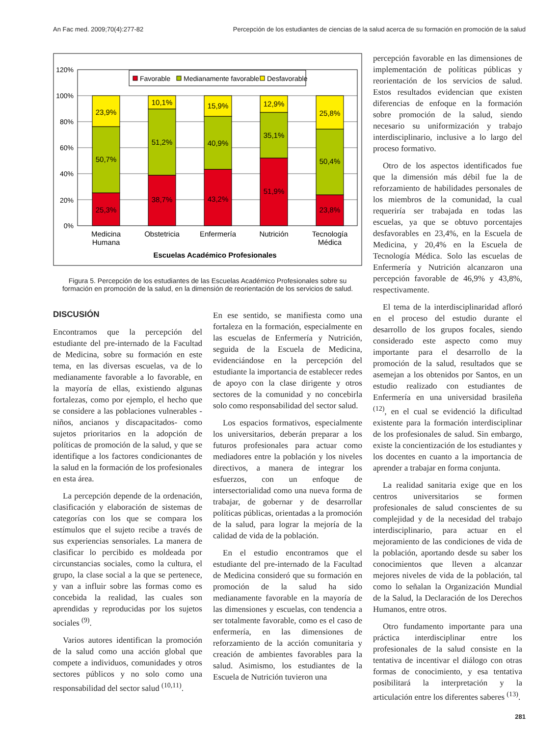An Fac med. 2009;70(4):277-82 Percepción de los estudiantes de ciencias de la salud acerca de su formación en promoción de la salud
120%
100%
80%
60%
40%
20%
0%
23,9%
50,7%
25,3%
10,1%
51,2%
38,7%
15,9%
40,9%
43,2%
12,9%
35,1%
51,9%
25,8%
50,4%
23,8%
Favorable
Medianamente favorable
Desfavorable
Medicina
Humana
Obstetricia
Enfermería
Nutrición
Tecnología
Médica
Escuelas Académico Profesionales
Figura 5. Percepción de los estudiantes de las Escuelas Académico Profesionales sobre su formación en promoción de la salud, en la dimensión de reorientación de los servicios de salud.
DISCUSIÓN
Encontramos que la percepción del estudiante del pre-internado de la Facultad de Medicina, sobre su formación en este tema, en las diversas escuelas, va de lo medianamente favorable a lo favorable, en la mayoría de ellas, existiendo algunas fortalezas, como por ejemplo, el hecho que se considere a las poblaciones vulnerables -niños, ancianos y discapacitados- como sujetos prioritarios en la adopción de políticas de promoción de la salud, y que se identifique a los factores condicionantes de la salud en la formación de los profesionales en esta área.
La percepción depende de la ordenación, clasificación y elaboración de sistemas de categorías con los que se compara los estímulos que el sujeto recibe a través de sus experiencias sensoriales. La manera de clasificar lo percibido es moldeada por circunstancias sociales, como la cultura, el grupo, la clase social a la que se pertenece, y van a influir sobre las formas como es concebida la realidad, las cuales son aprendidas y reproducidas por los sujetos sociales <sup>(9)</sup>.
Varios autores identifican la promoción de la salud como una acción global que compete a individuos, comunidades y otros sectores públicos y no solo como una responsabilidad del sector salud <sup>(10,11)</sup>.
En ese sentido, se manifiesta como una fortaleza en la formación, especialmente en las escuelas de Enfermería y Nutrición, seguida de la Escuela de Medicina, evidenciándose en la percepción del estudiante la importancia de establecer redes de apoyo con la clase dirigente y otros sectores de la comunidad y no concebirla solo como responsabilidad del sector salud.
Los espacios formativos, especialmente los universitarios, deberán preparar a los futuros profesionales para actuar como mediadores entre la población y los niveles directivos, a manera de integrar los esfuerzos, con un enfoque de intersectorialidad como una nueva forma de trabajar, de gobernar y de desarrollar políticas públicas, orientadas a la promoción de la salud, para lograr la mejoría de la calidad de vida de la población.
En el estudio encontramos que el estudiante del pre-internado de la Facultad de Medicina consideró que su formación en promoción de la salud ha sido medianamente favorable en la mayoría de las dimensiones y escuelas, con tendencia a ser totalmente favorable, como es el caso de enfermería, en las dimensiones de reforzamiento de la acción comunitaria y creación de ambientes favorables para la salud. Asimismo, los estudiantes de la Escuela de Nutrición tuvieron una
percepción favorable en las dimensiones de implementación de políticas públicas y reorientación de los servicios de salud. Estos resultados evidencian que existen diferencias de enfoque en la formación sobre promoción de la salud, siendo necesario su uniformización y trabajo interdisciplinario, inclusive a lo largo del proceso formativo.
Otro de los aspectos identificados fue que la dimensión más débil fue la de reforzamiento de habilidades personales de los miembros de la comunidad, la cual requeriría ser trabajada en todas las escuelas, ya que se obtuvo porcentajes desfavorables en 23,4%, en la Escuela de Medicina, y 20,4% en la Escuela de Tecnología Médica. Solo las escuelas de Enfermería y Nutrición alcanzaron una percepción favorable de 46,9% y 43,8%, respectivamente.
El tema de la interdisciplinaridad afloró en el proceso del estudio durante el desarrollo de los grupos focales, siendo considerado este aspecto como muy importante para el desarrollo de la promoción de la salud, resultados que se asemejan a los obtenidos por Santos, en un estudio realizado con estudiantes de Enfermería en una universidad brasileña <sup>(12)</sup>, en el cual se evidenció la dificultad existente para la formación interdisciplinar de los profesionales de salud. Sin embargo, existe la concientización de los estudiantes y los docentes en cuanto a la importancia de aprender a trabajar en forma conjunta.
La realidad sanitaria exige que en los centros universitarios se formen profesionales de salud conscientes de su complejidad y de la necesidad del trabajo interdisciplinario, para actuar en el mejoramiento de las condiciones de vida de la población, aportando desde su saber los conocimientos que lleven a alcanzar mejores niveles de vida de la población, tal como lo señalan la Organización Mundial de la Salud, la Declaración de los Derechos Humanos, entre otros.
Otro fundamento importante para una práctica interdisciplinar entre los profesionales de la salud consiste en la tentativa de incentivar el diálogo con otras formas de conocimiento, y esa tentativa posibilitará la interpretación y la articulación entre los diferentes saberes <sup>(13)</sup>.
281